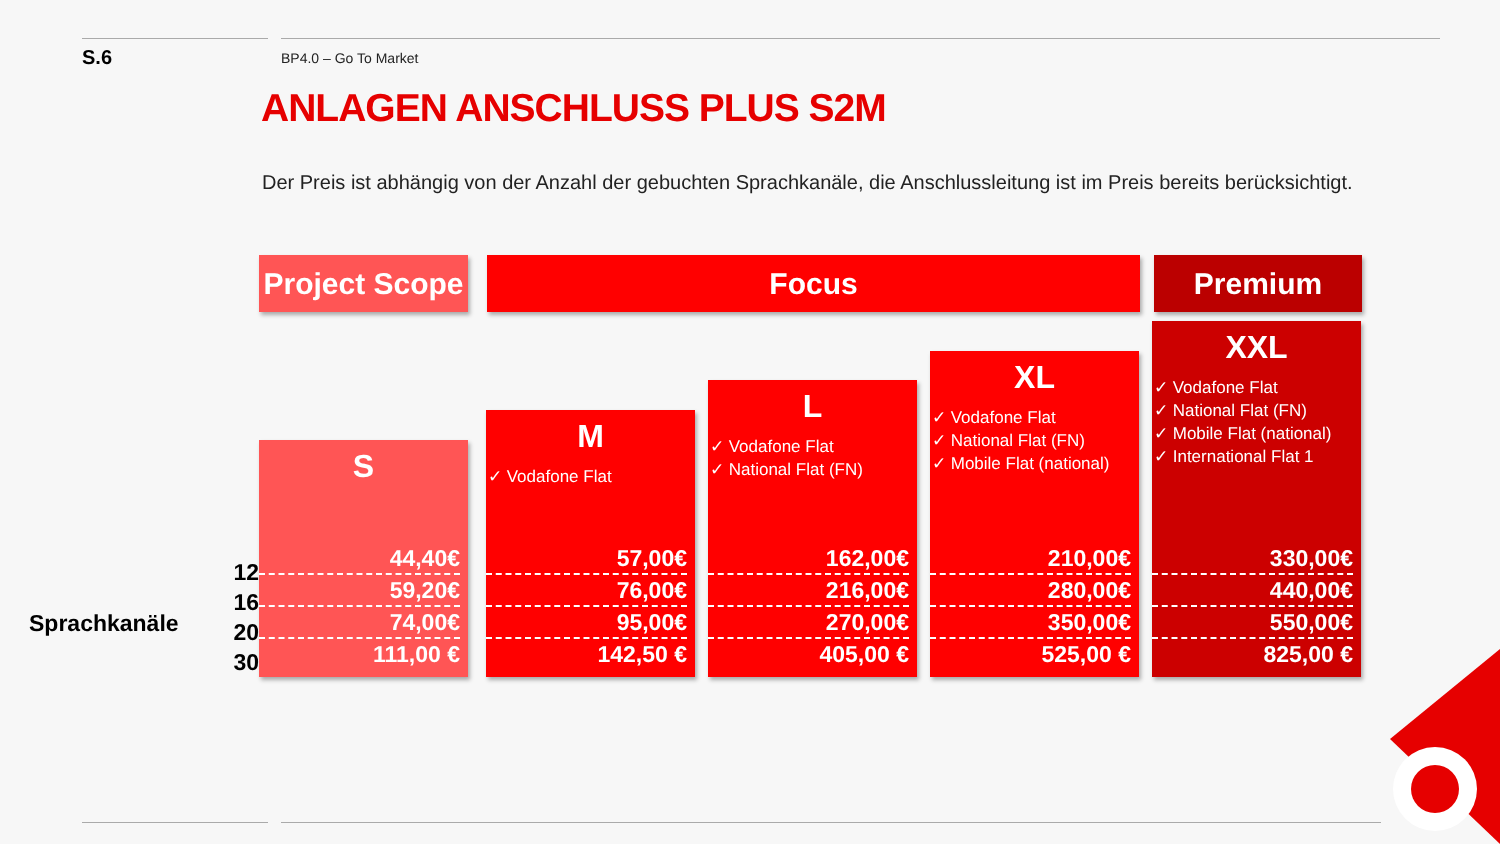S.6 BP4.0 – Go To Market
ANLAGEN ANSCHLUSS PLUS S2M
Der Preis ist abhängig von der Anzahl der gebuchten Sprachkanäle, die Anschlussleitung ist im Preis bereits berücksichtigt.
Project Scope
Focus Premium
Sprachkanäle
12
16
20
30
S
44,40€
59,20€
74,00€
111,00 €
M
✓ Vodafone Flat
57,00€
76,00€
95,00€
142,50 €
L
✓ Vodafone Flat
✓ National Flat (FN)
162,00€
216,00€
270,00€
405,00 €
XL
✓ Vodafone Flat
✓ National Flat (FN)
✓ Mobile Flat (national)
210,00€
280,00€
350,00€
525,00 €
XXL
✓ Vodafone Flat
✓ National Flat (FN)
✓ Mobile Flat (national)
✓ International Flat 1
330,00€
440,00€
550,00€
825,00 €